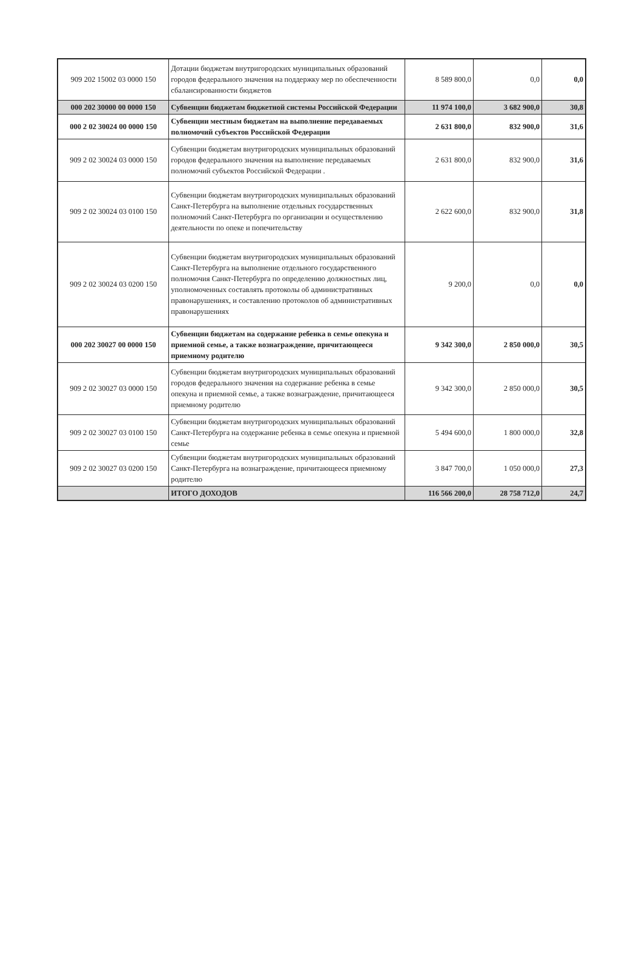| 909 202 15002 03 0000 150 | Дотации бюджетам внутригородских муниципальных образований городов федерального значения на поддержку мер по обеспеченности сбалансированности бюджетов | 8 589 800,0 | 0,0 | 0,0 |
| 000 202 30000 00 0000 150 | Субвенции бюджетам бюджетной системы Российской Федерации | 11 974 100,0 | 3 682 900,0 | 30,8 |
| 000 2 02 30024 00 0000 150 | Субвенции местным бюджетам на выполнение передаваемых полномочий субъектов Российской Федерации | 2 631 800,0 | 832 900,0 | 31,6 |
| 909 2 02 30024 03 0000 150 | Субвенции бюджетам внутригородских муниципальных образований городов федерального значения на выполнение передаваемых полномочий субъектов Российской Федерации . | 2 631 800,0 | 832 900,0 | 31,6 |
| 909 2 02 30024 03 0100 150 | Субвенции бюджетам внутригородских муниципальных образований Санкт-Петербурга на выполнение отдельных государственных полномочий Санкт-Петербурга по организации и осуществлению деятельности по опеке и попечительству | 2 622 600,0 | 832 900,0 | 31,8 |
| 909 2 02 30024 03 0200 150 | Субвенции бюджетам внутригородских муниципальных образований Санкт-Петербурга на выполнение отдельного государственного полномочия Санкт-Петербурга по определению должностных лиц, уполномоченных составлять протоколы об административных правонарушениях, и составлению протоколов об административных правонарушениях | 9 200,0 | 0,0 | 0,0 |
| 000 202 30027 00 0000 150 | Субвенции бюджетам на содержание ребенка в семье опекуна и приемной семье, а также вознаграждение, причитающееся приемному родителю | 9 342 300,0 | 2 850 000,0 | 30,5 |
| 909 2 02 30027 03 0000 150 | Субвенции бюджетам внутригородских муниципальных образований городов федерального значения на содержание ребенка в семье опекуна и приемной семье, а также вознаграждение, причитающееся приемному родителю | 9 342 300,0 | 2 850 000,0 | 30,5 |
| 909 2 02 30027 03 0100 150 | Субвенции бюджетам внутригородских муниципальных образований Санкт-Петербурга на содержание ребенка в семье опекуна и приемной семье | 5 494 600,0 | 1 800 000,0 | 32,8 |
| 909 2 02 30027 03 0200 150 | Субвенции бюджетам внутригородских муниципальных образований Санкт-Петербурга на вознаграждение, причитающееся приемному родителю | 3 847 700,0 | 1 050 000,0 | 27,3 |
| | ИТОГО ДОХОДОВ | 116 566 200,0 | 28 758 712,0 | 24,7 |